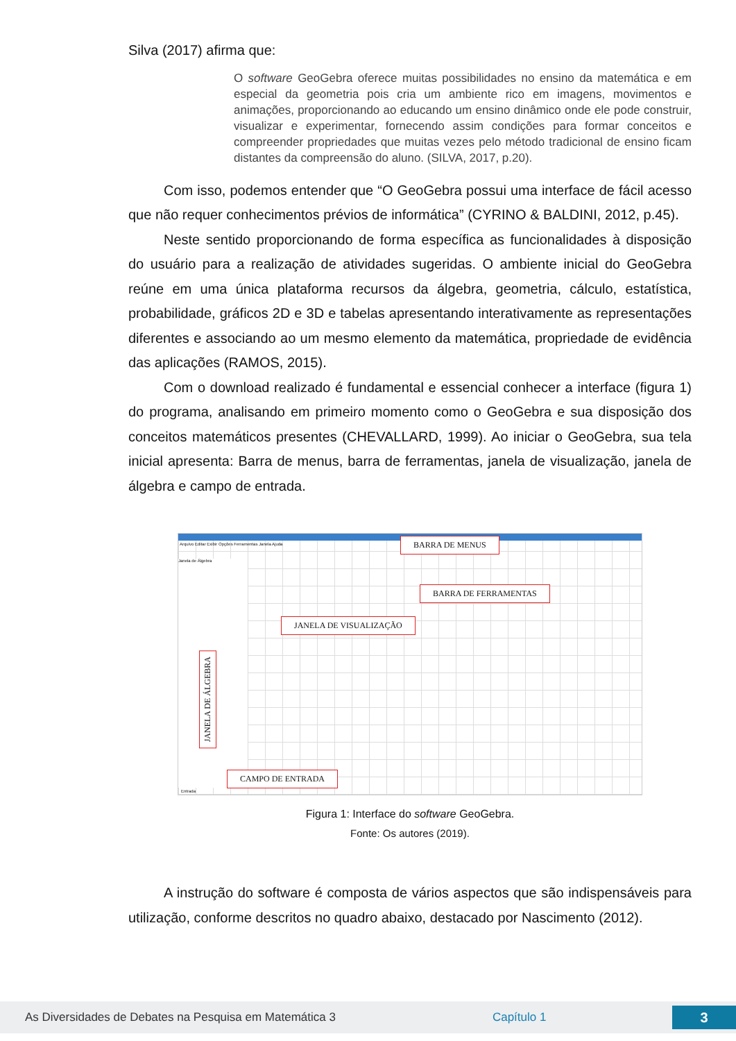Silva (2017) afirma que:
O software GeoGebra oferece muitas possibilidades no ensino da matemática e em especial da geometria pois cria um ambiente rico em imagens, movimentos e animações, proporcionando ao educando um ensino dinâmico onde ele pode construir, visualizar e experimentar, fornecendo assim condições para formar conceitos e compreender propriedades que muitas vezes pelo método tradicional de ensino ficam distantes da compreensão do aluno. (SILVA, 2017, p.20).
Com isso, podemos entender que “O GeoGebra possui uma interface de fácil acesso que não requer conhecimentos prévios de informática” (CYRINO & BALDINI, 2012, p.45).
Neste sentido proporcionando de forma específica as funcionalidades à disposição do usuário para a realização de atividades sugeridas. O ambiente inicial do GeoGebra reúne em uma única plataforma recursos da álgebra, geometria, cálculo, estatística, probabilidade, gráficos 2D e 3D e tabelas apresentando interativamente as representações diferentes e associando ao um mesmo elemento da matemática, propriedade de evidência das aplicações (RAMOS, 2015).
Com o download realizado é fundamental e essencial conhecer a interface (figura 1) do programa, analisando em primeiro momento como o GeoGebra e sua disposição dos conceitos matemáticos presentes (CHEVALLARD, 1999). Ao iniciar o GeoGebra, sua tela inicial apresenta: Barra de menus, barra de ferramentas, janela de visualização, janela de álgebra e campo de entrada.
Arquivo Editar Exibir Opções Ferramentas Janela Ajuda
Janela de Álgebra
BARRA DE MENUS
BARRA DE FERRAMENTAS
JANELA DE VISUALIZAÇÃO
JANELA DE ÁLGEBRA
CAMPO DE ENTRADA
Entrada
Figura 1: Interface do software GeoGebra.
Fonte: Os autores (2019).
A instrução do software é composta de vários aspectos que são indispensáveis para utilização, conforme descritos no quadro abaixo, destacado por Nascimento (2012).
As Diversidades de Debates na Pesquisa em Matemática 3 Capítulo 1 3